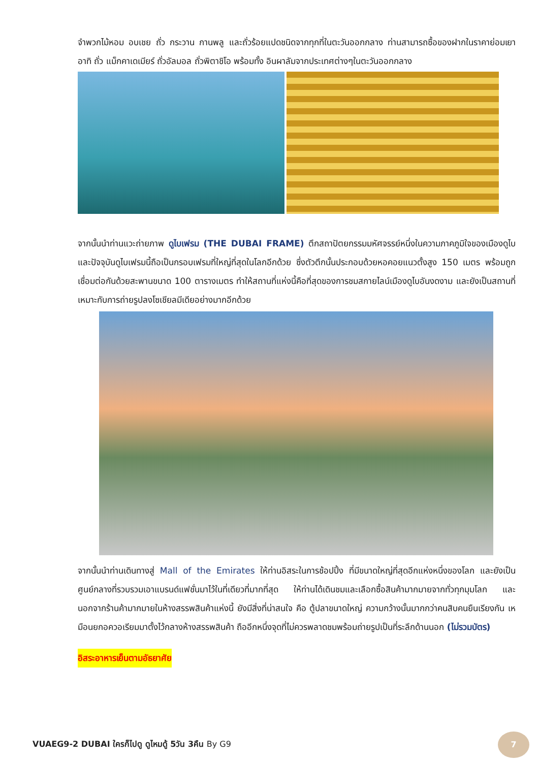จำพวกไม้หอม อบเชย ถั่ว กระวาน กานพลู และถั่วร้อยแปดชนิดจากทุกที่ในตะวันออกกลาง ท่านสามารถซื้อของฝากในราคาย่อมเยา อาทิ ถั่ว แม็กคาเดเมียร์ ถั่วอัลมอล ถั่วพิตาชิโอ พร้อมทั้ง อินผาลัมจากประเทศต่างๆในตะวันออกกลาง
จากนั้นนำท่านแวะถ่ายภาพ ดูไบเฟรม (THE DUBAI FRAME) ตึกสถาปัตยกรรมมหัศจรรย์หนึ่งในความภาคภูมิใจของเมืองดูไบ และปัจจุบันดูไบเฟรมนี้ถือเป็นกรอบเฟรมที่ใหญ่ที่สุดในโลกอีกด้วย ซึ่งตัวตึกนั้นประกอบด้วยหอคอยแนวตั้งสูง 150 เมตร พร้อมถูกเชื่อมต่อกันด้วยสะพานขนาด 100 ตารางเมตร ทำให้สถานที่แห่งนี้คือที่สุดของการชมสกายไลน์เมืองดูไบอันงดงาม และยังเป็นสถานที่เหมาะกับการถ่ายรูปลงโซเชียลมีเดียอย่างมากอีกด้วย
จากนั้นนำท่านเดินทางสู่ Mall of the Emirates ให้ท่านอิสระในการช้อปปิ้ง ที่มีขนาดใหญ่ที่สุดอีกแห่งหนึ่งของโลก และยังเป็นศูนย์กลางที่รวบรวมเอาแบรนด์แฟชั่นมาไว้ในที่เดียวที่มากที่สุด ให้ท่านได้เดินชมและเลือกซื้อสินค้ามากมายจากทั่วทุกมุมโลก และนอกจากร้านค้ามากมายในห้างสรรพสินค้าแห่งนี้ ยังมีสิ่งที่น่าสนใจ คือ ตู้ปลาขนาดใหญ่ ความกว้างนั้นมากกว่าคนสิบคนยืนเรียงกัน เหมือนยกอควอเรียมมาตั้งไว้กลางห้างสรรพสินค้า ถืออีกหนึ่งจุดที่ไม่ควรพลาดชมพร้อมถ่ายรูปเป็นที่ระลึกด้านนอก (ไม่รวมบัตร)
อิสระอาหารเย็นตามอัธยาศัย
VUAEG9-2 DUBAI ใครก็ไปดู ดูไหมดู้ 5วัน 3คืน By G9
7